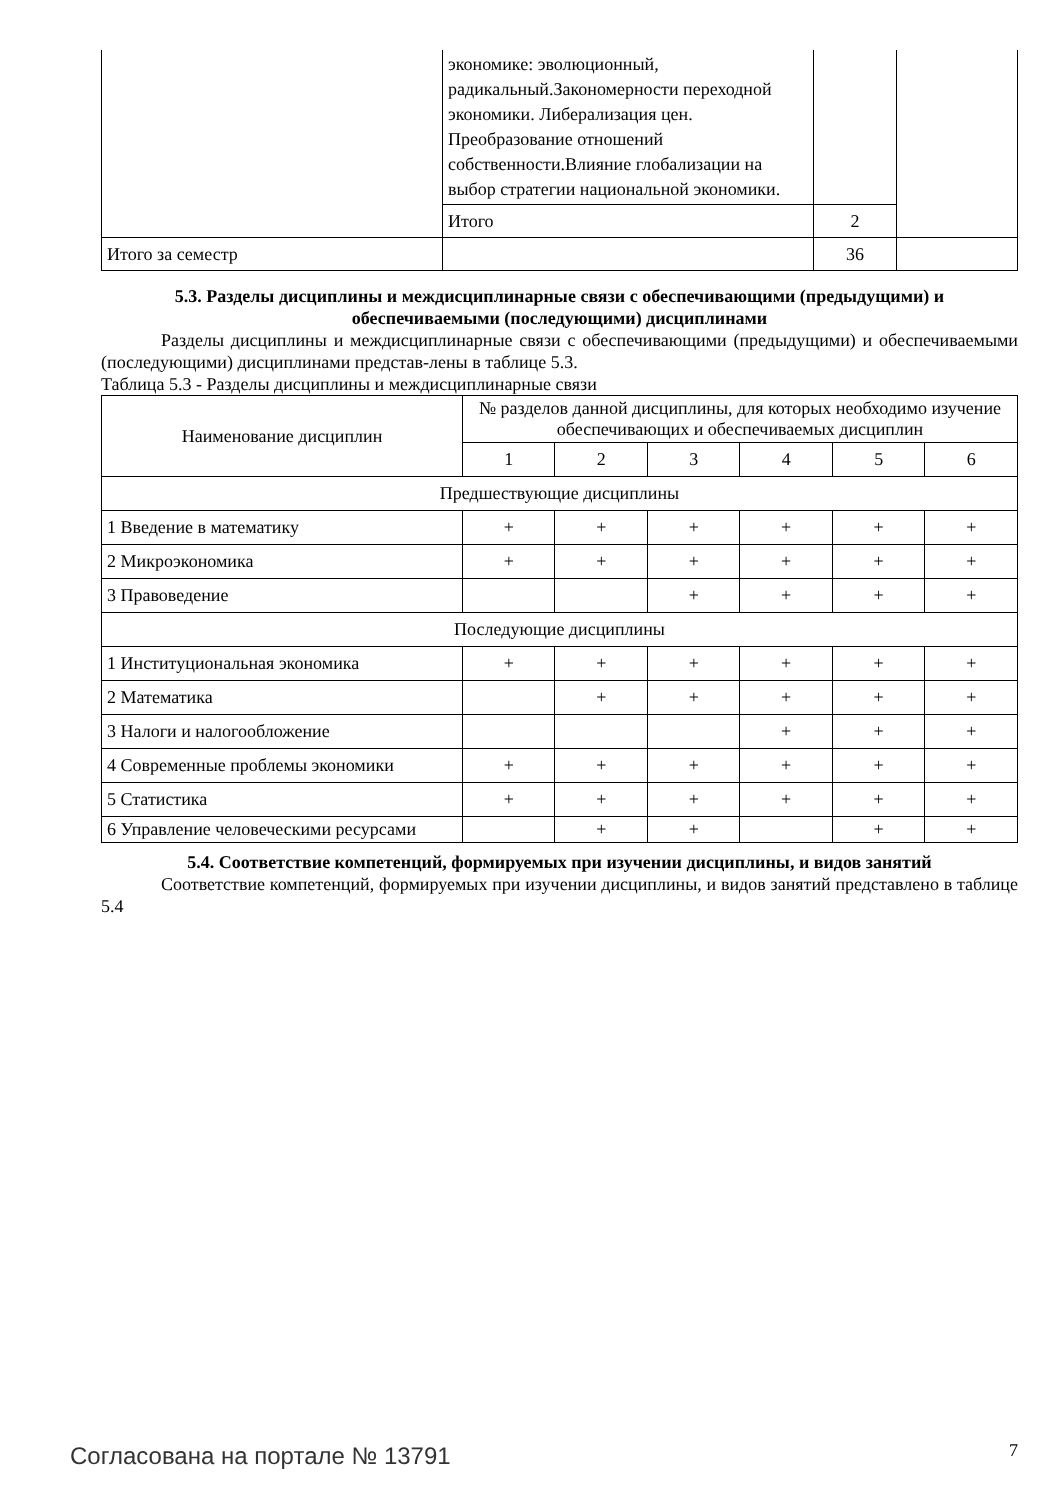| | экономике: эволюционный, радикальный.Закономерности переходной экономики. Либерализация цен. Преобразование отношений собственности.Влияние глобализации на выбор стратегии национальной экономики. | | |
| | Итого | 2 | |
| Итого за семестр | | 36 | |
5.3. Разделы дисциплины и междисциплинарные связи с обеспечивающими (предыдущими) и обеспечиваемыми (последующими) дисциплинами
Разделы дисциплины и междисциплинарные связи с обеспечивающими (предыдущими) и обеспечиваемыми (последующими) дисциплинами представ-лены в таблице 5.3.
Таблица 5.3 - Разделы дисциплины и междисциплинарные связи
| Наименование дисциплин | № разделов данной дисциплины, для которых необходимо изучение обеспечивающих и обеспечиваемых дисциплин | | | | | |
| --- | --- | --- | --- | --- | --- | --- |
| | 1 | 2 | 3 | 4 | 5 | 6 |
| Предшествующие дисциплины | | | | | | |
| 1 Введение в математику | + | + | + | + | + | + |
| 2 Микроэкономика | + | + | + | + | + | + |
| 3 Правоведение | | | + | + | + | + |
| Последующие дисциплины | | | | | | |
| 1 Институциональная экономика | + | + | + | + | + | + |
| 2 Математика | | + | + | + | + | + |
| 3 Налоги и налогообложение | | | | + | + | + |
| 4 Современные проблемы экономики | + | + | + | + | + | + |
| 5 Статистика | + | + | + | + | + | + |
| 6 Управление человеческими ресурсами | | + | + | | + | + |
5.4. Соответствие компетенций, формируемых при изучении дисциплины, и видов занятий
Соответствие компетенций, формируемых при изучении дисциплины, и видов занятий представлено в таблице 5.4
Согласована на портале № 13791 7